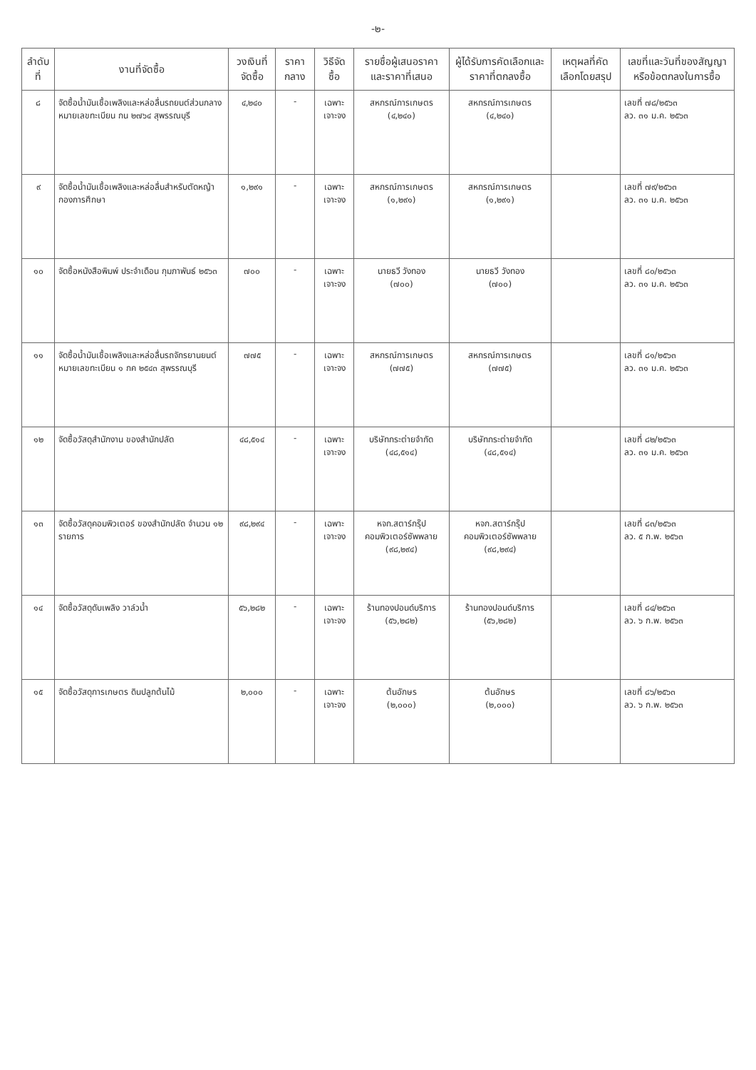-๒-
| ลำดับที่ | งานที่จัดซื้อ | วงเงินที่จัดซื้อ | ราคากลาง | วิธีจัดซื้อ | รายชื่อผู้เสนอราคาและราคาที่เสนอ | ผู้ได้รับการคัดเลือกและราคาที่ตกลงซื้อ | เหตุผลที่คัดเลือกโดยสรุป | เลขที่และวันที่ของสัญญาหรือข้อตกลงในการซื้อ |
| --- | --- | --- | --- | --- | --- | --- | --- | --- |
| ๘ | จัดซื้อน้ำมันเชื้อเพลิงและหล่อลื่นรถยนต์ส่วนกลาง หมายเลขทะเบียน กน ๒๗๖๔ สุพรรณบุรี | ๔,๒๔๐ | - | เฉพาะเจาะจง | สหกรณ์การเกษตร (๔,๒๔๐) | สหกรณ์การเกษตร (๔,๒๔๐) | | เลขที่ ๗๘/๒๕๖๓ ลว. ๓๑ ม.ค. ๒๕๖๓ |
| ๙ | จัดซื้อน้ำมันเชื้อเพลิงและหล่อลื่นสำหรับตัดหญ้า กองการศึกษา | ๑,๒๙๑ | - | เฉพาะเจาะจง | สหกรณ์การเกษตร (๑,๒๙๑) | สหกรณ์การเกษตร (๑,๒๙๑) | | เลขที่ ๗๙/๒๕๖๓ ลว. ๓๑ ม.ค. ๒๕๖๓ |
| ๑๐ | จัดซื้อหนังสือพิมพ์ ประจำเดือน กุมภาพันธ์ ๒๕๖๓ | ๗๐๐ | - | เฉพาะเจาะจง | นายธวี วังทอง (๗๐๐) | นายธวี วังทอง (๗๐๐) | | เลขที่ ๘๐/๒๕๖๓ ลว. ๓๑ ม.ค. ๒๕๖๓ |
| ๑๑ | จัดซื้อน้ำมันเชื้อเพลิงและหล่อลื่นรถจักรยานยนต์ หมายเลขทะเบียน ๑ กค ๒๕๔๓ สุพรรณบุรี | ๗๗๕ | - | เฉพาะเจาะจง | สหกรณ์การเกษตร (๗๗๕) | สหกรณ์การเกษตร (๗๗๕) | | เลขที่ ๘๑/๒๕๖๓ ลว. ๓๑ ม.ค. ๒๕๖๓ |
| ๑๒ | จัดซื้อวัสดุสำนักงาน ของสำนักปลัด | ๔๘,๕๑๔ | - | เฉพาะเจาะจง | บริษัทกระต่ายจำกัด (๔๘,๕๑๔) | บริษัทกระต่ายจำกัด (๔๘,๕๑๔) | | เลขที่ ๘๒/๒๕๖๓ ลว. ๓๑ ม.ค. ๒๕๖๓ |
| ๑๓ | จัดซื้อวัสดุคอมพิวเตอร์ ของสำนักปลัด จำนวน ๑๒ รายการ | ๙๘,๒๙๔ | - | เฉพาะเจาะจง | หจก.สตาร์กรุ๊ป คอมพิวเตอร์ซัพพลาย (๙๘,๒๙๔) | หจก.สตาร์กรุ๊ป คอมพิวเตอร์ซัพพลาย (๙๘,๒๙๔) | | เลขที่ ๘๓/๒๕๖๓ ลว. ๕ ก.พ. ๒๕๖๓ |
| ๑๔ | จัดซื้อวัสดุดับเพลิง วาล์วน้ำ | ๕๖,๒๘๒ | - | เฉพาะเจาะจง | ร้านทองปอนด์บริการ (๕๖,๒๘๒) | ร้านทองปอนด์บริการ (๕๖,๒๘๒) | | เลขที่ ๘๔/๒๕๖๓ ลว. ๖ ก.พ. ๒๕๖๓ |
| ๑๕ | จัดซื้อวัสดุการเกษตร ดินปลูกต้นไม้ | ๒,๐๐๐ | - | เฉพาะเจาะจง | ต้นอักษร (๒,๐๐๐) | ต้นอักษร (๒,๐๐๐) | | เลขที่ ๘๖/๒๕๖๓ ลว. ๖ ก.พ. ๒๕๖๓ |